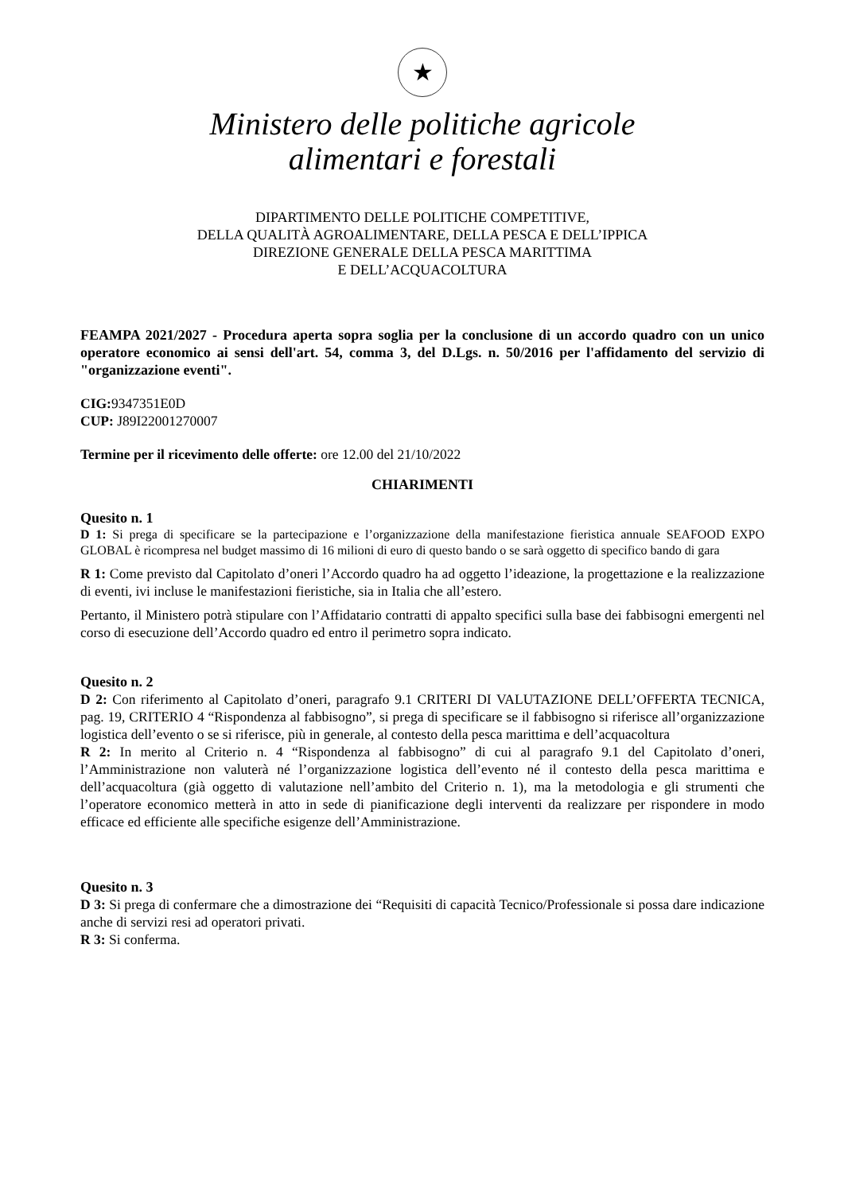★
Ministero delle politiche agricole
alimentari e forestali
DIPARTIMENTO DELLE POLITICHE COMPETITIVE,
DELLA QUALITÀ AGROALIMENTARE, DELLA PESCA E DELL’IPPICA
DIREZIONE GENERALE DELLA PESCA MARITTIMA
E DELL’ACQUACOLTURA
FEAMPA 2021/2027 - Procedura aperta sopra soglia per la conclusione di un accordo quadro con un unico operatore economico ai sensi dell'art. 54, comma 3, del D.Lgs. n. 50/2016 per l'affidamento del servizio di "organizzazione eventi".
CIG: 9347351E0D
CUP: J89I22001270007
Termine per il ricevimento delle offerte: ore 12.00 del 21/10/2022
CHIARIMENTI
Quesito n. 1
D 1: Si prega di specificare se la partecipazione e l’organizzazione della manifestazione fieristica annuale SEAFOOD EXPO GLOBAL è ricompresa nel budget massimo di 16 milioni di euro di questo bando o se sarà oggetto di specifico bando di gara
R 1: Come previsto dal Capitolato d’oneri l’Accordo quadro ha ad oggetto l’ideazione, la progettazione e la realizzazione di eventi, ivi incluse le manifestazioni fieristiche, sia in Italia che all’estero.
Pertanto, il Ministero potrà stipulare con l’Affidatario contratti di appalto specifici sulla base dei fabbisogni emergenti nel corso di esecuzione dell’Accordo quadro ed entro il perimetro sopra indicato.
Quesito n. 2
D 2: Con riferimento al Capitolato d’oneri, paragrafo 9.1 CRITERI DI VALUTAZIONE DELL’OFFERTA TECNICA, pag. 19, CRITERIO 4 “Rispondenza al fabbisogno”, si prega di specificare se il fabbisogno si riferisce all’organizzazione logistica dell’evento o se si riferisce, più in generale, al contesto della pesca marittima e dell’acquacoltura
R 2: In merito al Criterio n. 4 “Rispondenza al fabbisogno” di cui al paragrafo 9.1 del Capitolato d’oneri, l’Amministrazione non valuterà né l’organizzazione logistica dell’evento né il contesto della pesca marittima e dell’acquacoltura (già oggetto di valutazione nell’ambito del Criterio n. 1), ma la metodologia e gli strumenti che l’operatore economico metterà in atto in sede di pianificazione degli interventi da realizzare per rispondere in modo efficace ed efficiente alle specifiche esigenze dell’Amministrazione.
Quesito n. 3
D 3: Si prega di confermare che a dimostrazione dei “Requisiti di capacità Tecnico/Professionale si possa dare indicazione anche di servizi resi ad operatori privati.
R 3: Si conferma.